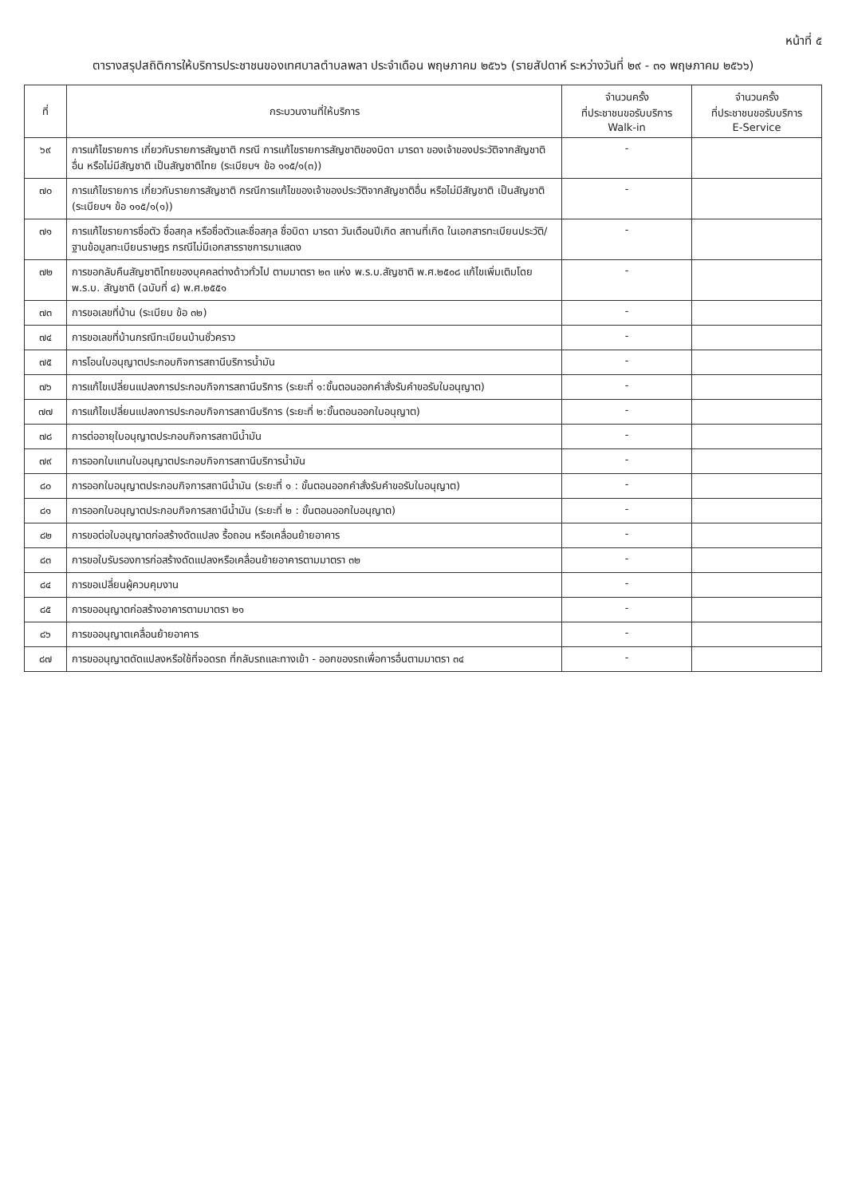หน้าที่ ๕
ตารางสรุปสถิติการให้บริการประชาชนของเทศบาลตำบลพลา ประจำเดือน พฤษภาคม ๒๕๖๖ (รายสัปดาห์ ระหว่างวันที่ ๒๙ - ๓๑ พฤษภาคม ๒๕๖๖)
| ที่ | กระบวนงานที่ให้บริการ | จำนวนครั้ง ที่ประชาชนขอรับบริการ Walk-in | จำนวนครั้ง ที่ประชาชนขอรับบริการ E-Service |
| --- | --- | --- | --- |
| ๖๙ | การแก้ไขรายการ เกี่ยวกับรายการสัญชาติ กรณี การแก้ไขรายการสัญชาติของบิดา มารดา ของเจ้าของประวัติจากสัญชาติอื่น หรือไม่มีสัญชาติ เป็นสัญชาติไทย (ระเบียบฯ ข้อ ๑๑๕/๑(๓)) | - | |
| ๗๐ | การแก้ไขรายการ เกี่ยวกับรายการสัญชาติ กรณีการแก้ไขของเจ้าของประวัติจากสัญชาติอื่น หรือไม่มีสัญชาติ เป็นสัญชาติ (ระเบียบฯ ข้อ ๑๑๕/๑(๑)) | - | |
| ๗๑ | การแก้ไขรายการชื่อตัว ชื่อสกุล หรือชื่อตัวและชื่อสกุล ชื่อบิดา มารดา วันเดือนปีเกิด สถานที่เกิด ในเอกสารทะเบียนประวัติ/ ฐานข้อมูลทะเบียนราษฎร กรณีไม่มีเอกสารราชการมาแสดง | - | |
| ๗๒ | การขอกลับคืนสัญชาติไทยของบุคคลต่างด้าวทั่วไป ตามมาตรา ๒๓ แห่ง พ.ร.บ.สัญชาติ พ.ศ.๒๕๐๘ แก้ไขเพิ่มเติมโดย พ.ร.บ. สัญชาติ (ฉบับที่ ๔) พ.ศ.๒๕๕๑ | - | |
| ๗๓ | การขอเลขที่บ้าน (ระเบียบ ข้อ ๓๒) | - | |
| ๗๔ | การขอเลขที่บ้านกรณีทะเบียนบ้านชั่วคราว | - | |
| ๗๕ | การโอนใบอนุญาตประกอบกิจการสถานีบริการน้ำมัน | - | |
| ๗๖ | การแก้ไขเปลี่ยนแปลงการประกอบกิจการสถานีบริการ (ระยะที่ ๑:ขั้นตอนออกคำสั่งรับคำขอรับใบอนุญาต) | - | |
| ๗๗ | การแก้ไขเปลี่ยนแปลงการประกอบกิจการสถานีบริการ (ระยะที่ ๒:ขั้นตอนออกใบอนุญาต) | - | |
| ๗๘ | การต่ออายุใบอนุญาตประกอบกิจการสถานีน้ำมัน | - | |
| ๗๙ | การออกใบแทนใบอนุญาตประกอบกิจการสถานีบริการน้ำมัน | - | |
| ๘๐ | การออกใบอนุญาตประกอบกิจการสถานีน้ำมัน (ระยะที่ ๑ : ขั้นตอนออกคำสั่งรับคำขอรับใบอนุญาต) | - | |
| ๘๑ | การออกใบอนุญาตประกอบกิจการสถานีน้ำมัน (ระยะที่ ๒ : ขั้นตอนออกใบอนุญาต) | - | |
| ๘๒ | การขอต่อใบอนุญาตก่อสร้างดัดแปลง รื้อถอน หรือเคลื่อนย้ายอาคาร | - | |
| ๘๓ | การขอใบรับรองการก่อสร้างดัดแปลงหรือเคลื่อนย้ายอาคารตามมาตรา ๓๒ | - | |
| ๘๔ | การขอเปลี่ยนผู้ควบคุมงาน | - | |
| ๘๕ | การขออนุญาตก่อสร้างอาคารตามมาตรา ๒๑ | - | |
| ๘๖ | การขออนุญาตเคลื่อนย้ายอาคาร | - | |
| ๘๗ | การขออนุญาตดัดแปลงหรือใช้ที่จอดรถ ที่กลับรถและทางเข้า - ออกของรถเพื่อการอื่นตามมาตรา ๓๔ | - | |